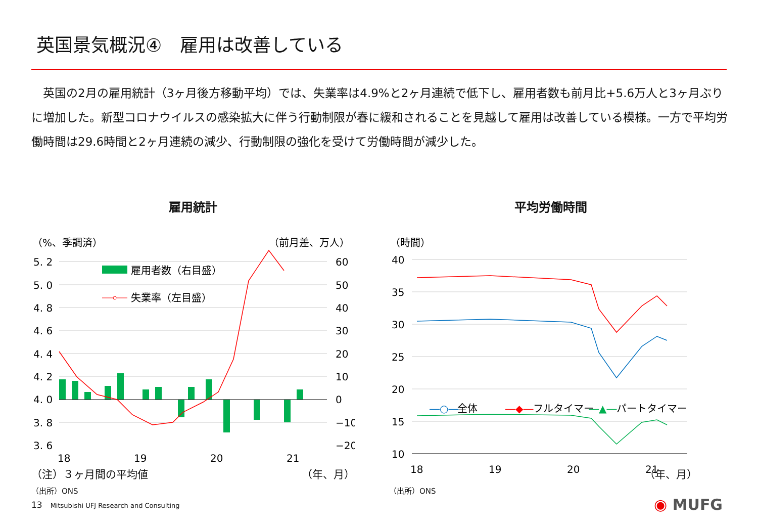英国景気概況④　雇用は改善している
　英国の2月の雇用統計（3ヶ月後方移動平均）では、失業率は4.9%と2ヶ月連続で低下し、雇用者数も前月比+5.6万人と3ヶ月ぶりに増加した。新型コロナウイルスの感染拡大に伴う行動制限が春に緩和されることを見越して雇用は改善している模様。一方で平均労働時間は29.6時間と2ヶ月連続の減少、行動制限の強化を受けて労働時間が減少した。
雇用統計
（%、季調済）
（前月差、万人）
5. 2
5. 0
4. 8
4. 6
4. 4
4. 2
4. 0
3. 8
3. 6
60
50
40
30
20
10
0
−10
−20
18
19
20
21
雇用者数（右目盛）
失業率（左目盛）
（注）３ヶ月間の平均値 （年、月）
（出所）ONS
平均労働時間
（時間）
40
35
30
25
20
15
10
18
19
20
21
―○―
全体
―◆―
フルタイマー
パートタイマー
―▲―
（年、月）
（出所）ONS
13 Mitsubishi UFJ Research and Consulting
◉ MUFG